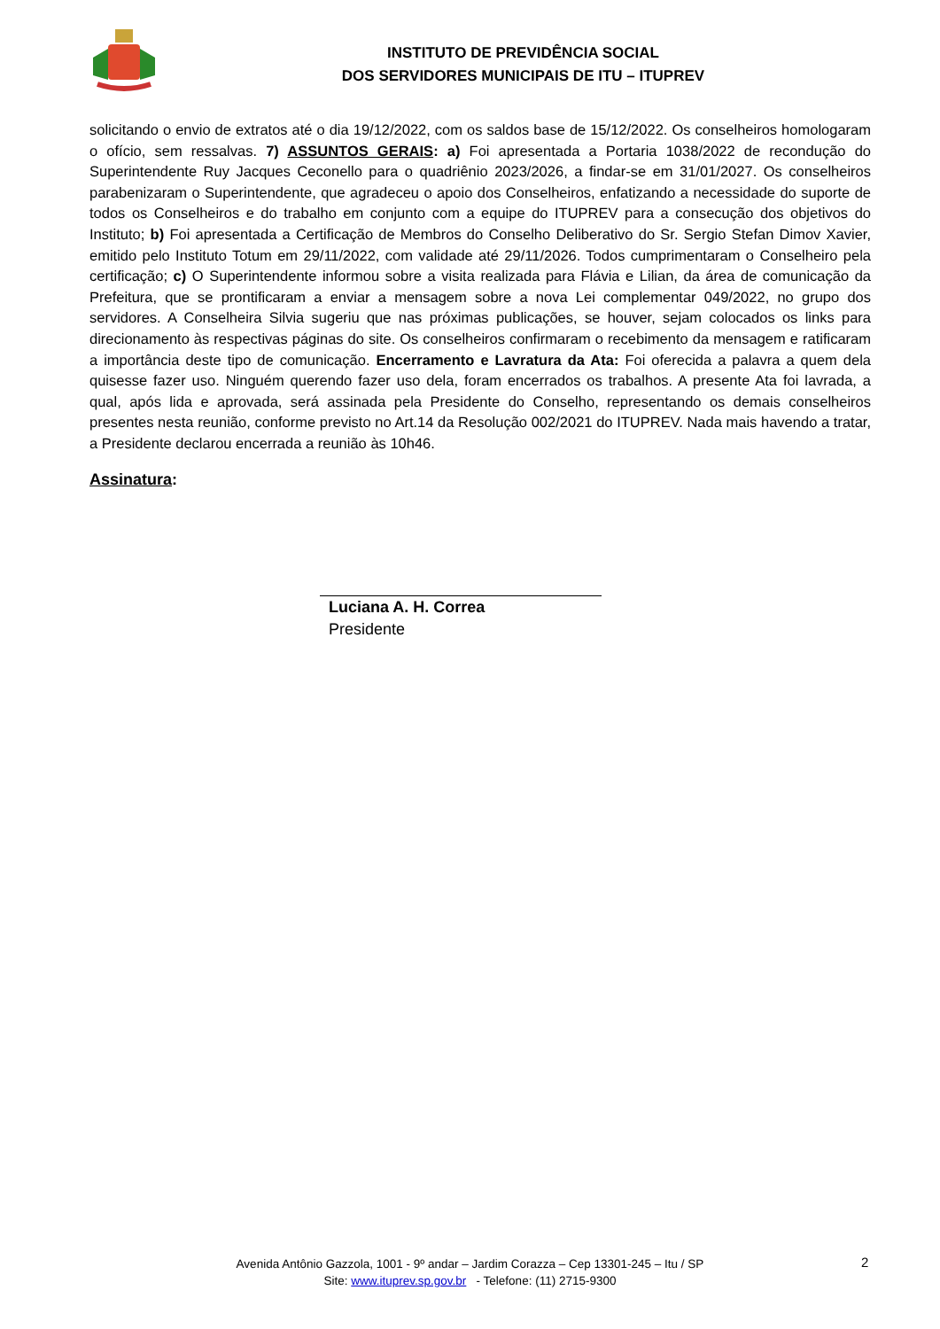INSTITUTO DE PREVIDÊNCIA SOCIAL
DOS SERVIDORES MUNICIPAIS DE ITU – ITUPREV
solicitando o envio de extratos até o dia 19/12/2022, com os saldos base de 15/12/2022. Os conselheiros homologaram o ofício, sem ressalvas. 7) ASSUNTOS GERAIS: a) Foi apresentada a Portaria 1038/2022 de recondução do Superintendente Ruy Jacques Ceconello para o quadriênio 2023/2026, a findar-se em 31/01/2027. Os conselheiros parabenizaram o Superintendente, que agradeceu o apoio dos Conselheiros, enfatizando a necessidade do suporte de todos os Conselheiros e do trabalho em conjunto com a equipe do ITUPREV para a consecução dos objetivos do Instituto; b) Foi apresentada a Certificação de Membros do Conselho Deliberativo do Sr. Sergio Stefan Dimov Xavier, emitido pelo Instituto Totum em 29/11/2022, com validade até 29/11/2026. Todos cumprimentaram o Conselheiro pela certificação; c) O Superintendente informou sobre a visita realizada para Flávia e Lilian, da área de comunicação da Prefeitura, que se prontificaram a enviar a mensagem sobre a nova Lei complementar 049/2022, no grupo dos servidores. A Conselheira Silvia sugeriu que nas próximas publicações, se houver, sejam colocados os links para direcionamento às respectivas páginas do site. Os conselheiros confirmaram o recebimento da mensagem e ratificaram a importância deste tipo de comunicação. Encerramento e Lavratura da Ata: Foi oferecida a palavra a quem dela quisesse fazer uso. Ninguém querendo fazer uso dela, foram encerrados os trabalhos. A presente Ata foi lavrada, a qual, após lida e aprovada, será assinada pela Presidente do Conselho, representando os demais conselheiros presentes nesta reunião, conforme previsto no Art.14 da Resolução 002/2021 do ITUPREV. Nada mais havendo a tratar, a Presidente declarou encerrada a reunião às 10h46.
Assinatura:
Luciana A. H. Correa
Presidente
Avenida Antônio Gazzola, 1001 - 9º andar – Jardim Corazza – Cep 13301-245 – Itu / SP
Site: www.ituprev.sp.gov.br - Telefone: (11) 2715-9300
2